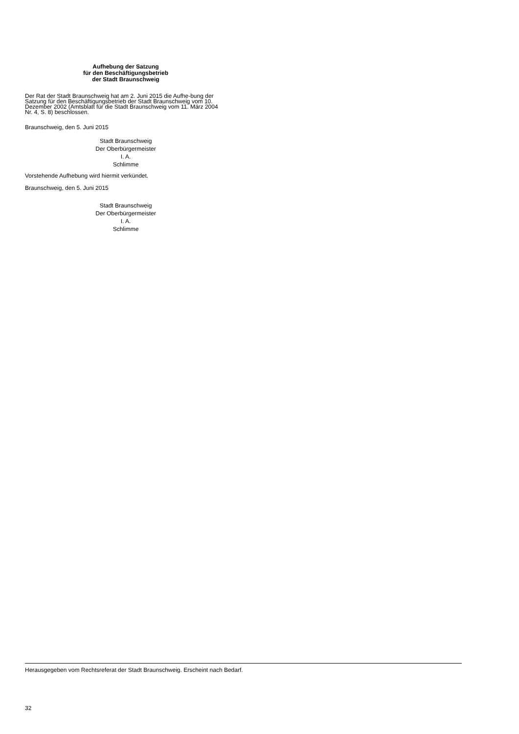Aufhebung der Satzung
für den Beschäftigungsbetrieb
der Stadt Braunschweig
Der Rat der Stadt Braunschweig hat am 2. Juni 2015 die Aufhe-bung der Satzung für den Beschäftigungsbetrieb der Stadt Braunschweig vom 10. Dezember 2002 (Amtsblatt für die Stadt Braunschweig vom 11. März 2004 Nr. 4, S. 8) beschlossen.
Braunschweig, den 5. Juni 2015
Stadt Braunschweig
Der Oberbürgermeister
I. A.
Schlimme
Vorstehende Aufhebung wird hiermit verkündet.
Braunschweig, den 5. Juni 2015
Stadt Braunschweig
Der Oberbürgermeister
I. A.
Schlimme
Herausgegeben vom Rechtsreferat der Stadt Braunschweig. Erscheint nach Bedarf.
32